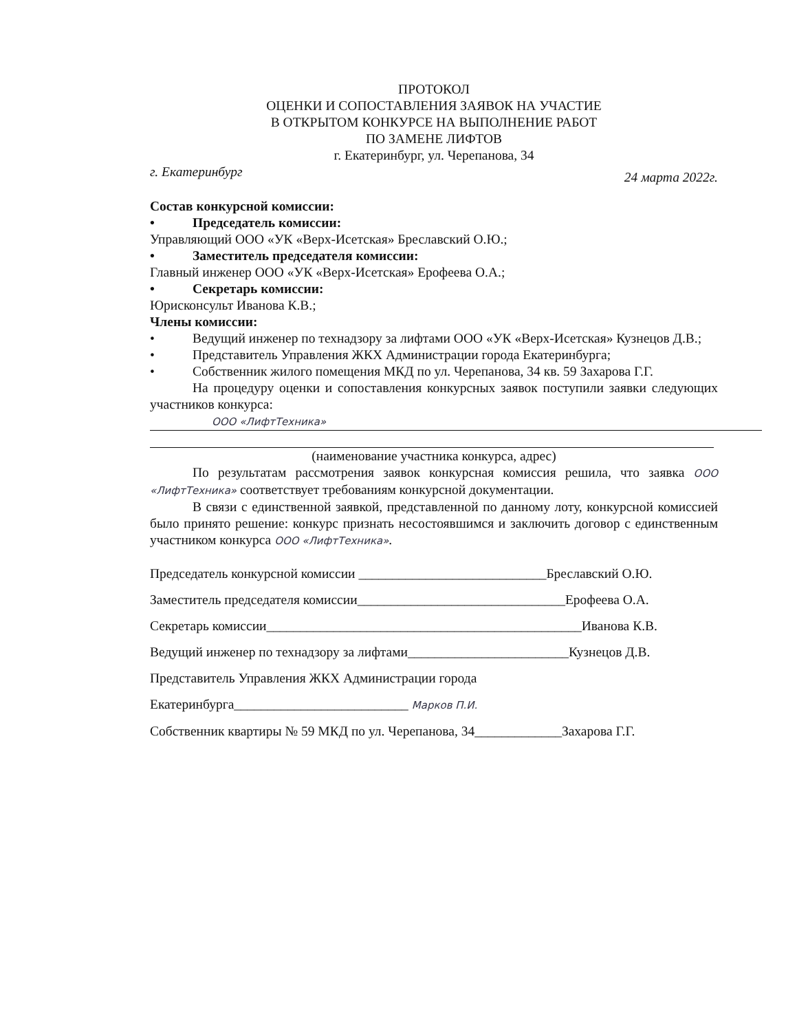ПРОТОКОЛ
ОЦЕНКИ И СОПОСТАВЛЕНИЯ ЗАЯВОК НА УЧАСТИЕ
В ОТКРЫТОМ КОНКУРСЕ НА ВЫПОЛНЕНИЕ РАБОТ
ПО ЗАМЕНЕ ЛИФТОВ
г. Екатеринбург, ул. Черепанова, 34
г. Екатеринбург 24 марта 2022г.
Состав конкурсной комиссии:
• Председатель комиссии:
Управляющий ООО «УК «Верх-Исетская» Бреславский О.Ю.;
• Заместитель председателя комиссии:
Главный инженер ООО «УК «Верх-Исетская» Ерофеева О.А.;
• Секретарь комиссии:
Юрисконсульт Иванова К.В.;
Члены комиссии:
• Ведущий инженер по технадзору за лифтами ООО «УК «Верх-Исетская» Кузнецов Д.В.;
• Представитель Управления ЖКХ Администрации города Екатеринбурга;
• Собственник жилого помещения МКД по ул. Черепанова, 34 кв. 59 Захарова Г.Г.
На процедуру оценки и сопоставления конкурсных заявок поступили заявки следующих участников конкурса:
ООО «ЛифтТехника»
(наименование участника конкурса, адрес)
По результатам рассмотрения заявок конкурсная комиссия решила, что заявка ООО «ЛифтТехника» соответствует требованиям конкурсной документации.
В связи с единственной заявкой, представленной по данному лоту, конкурсной комиссией было принято решение: конкурс признать несостоявшимся и заключить договор с единственным участником конкурса ООО «ЛифтТехника».
Председатель конкурсной комиссии ____________________________Бреславский О.Ю.
Заместитель председателя комиссии_______________________________Ерофеева О.А.
Секретарь комиссии_______________________________________________Иванова К.В.
Ведущий инженер по технадзору за лифтами________________________Кузнецов Д.В.
Представитель Управления ЖКХ Администрации города
Екатеринбурга__________________________ Марков П.И.
Собственник квартиры № 59 МКД по ул. Черепанова, 34_____________Захарова Г.Г.